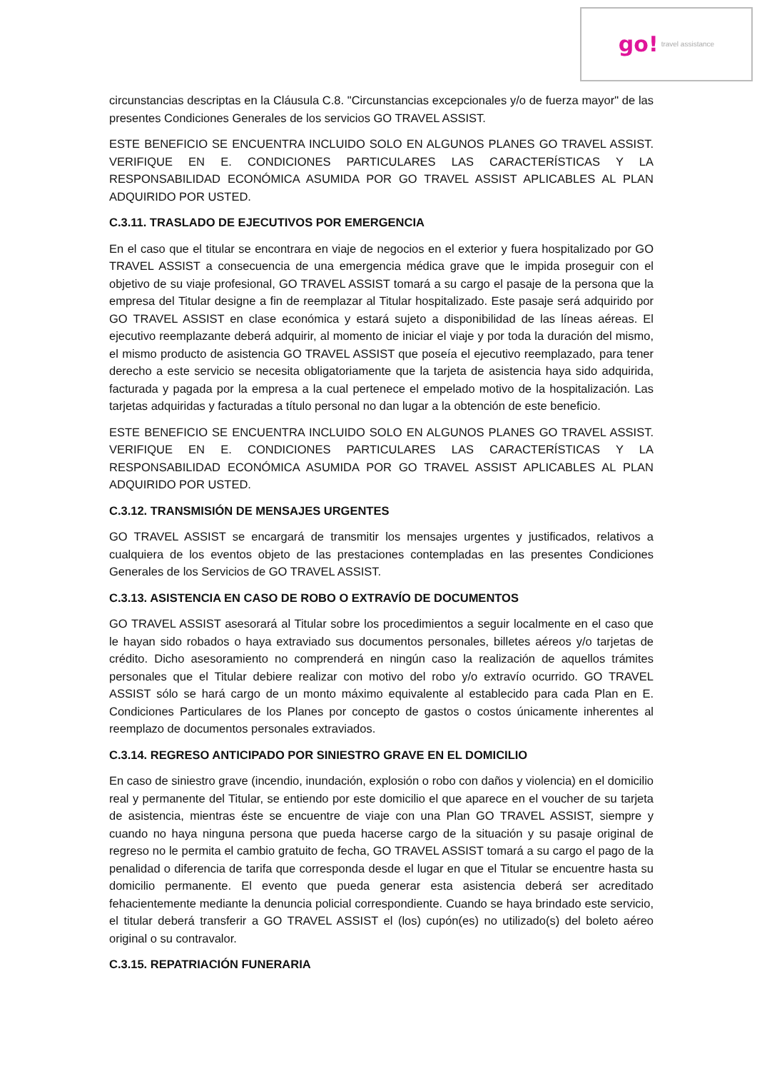go! travel assistance
circunstancias descriptas en la Cláusula C.8. "Circunstancias excepcionales y/o de fuerza mayor" de las presentes Condiciones Generales de los servicios GO TRAVEL ASSIST.
ESTE BENEFICIO SE ENCUENTRA INCLUIDO SOLO EN ALGUNOS PLANES GO TRAVEL ASSIST. VERIFIQUE EN E. CONDICIONES PARTICULARES LAS CARACTERÍSTICAS Y LA RESPONSABILIDAD ECONÓMICA ASUMIDA POR GO TRAVEL ASSIST APLICABLES AL PLAN ADQUIRIDO POR USTED.
C.3.11. TRASLADO DE EJECUTIVOS POR EMERGENCIA
En el caso que el titular se encontrara en viaje de negocios en el exterior y fuera hospitalizado por GO TRAVEL ASSIST a consecuencia de una emergencia médica grave que le impida proseguir con el objetivo de su viaje profesional, GO TRAVEL ASSIST tomará a su cargo el pasaje de la persona que la empresa del Titular designe a fin de reemplazar al Titular hospitalizado. Este pasaje será adquirido por GO TRAVEL ASSIST en clase económica y estará sujeto a disponibilidad de las líneas aéreas. El ejecutivo reemplazante deberá adquirir, al momento de iniciar el viaje y por toda la duración del mismo, el mismo producto de asistencia GO TRAVEL ASSIST que poseía el ejecutivo reemplazado, para tener derecho a este servicio se necesita obligatoriamente que la tarjeta de asistencia haya sido adquirida, facturada y pagada por la empresa a la cual pertenece el empelado motivo de la hospitalización. Las tarjetas adquiridas y facturadas a título personal no dan lugar a la obtención de este beneficio.
ESTE BENEFICIO SE ENCUENTRA INCLUIDO SOLO EN ALGUNOS PLANES GO TRAVEL ASSIST. VERIFIQUE EN E. CONDICIONES PARTICULARES LAS CARACTERÍSTICAS Y LA RESPONSABILIDAD ECONÓMICA ASUMIDA POR GO TRAVEL ASSIST APLICABLES AL PLAN ADQUIRIDO POR USTED.
C.3.12. TRANSMISIÓN DE MENSAJES URGENTES
GO TRAVEL ASSIST se encargará de transmitir los mensajes urgentes y justificados, relativos a cualquiera de los eventos objeto de las prestaciones contempladas en las presentes Condiciones Generales de los Servicios de GO TRAVEL ASSIST.
C.3.13. ASISTENCIA EN CASO DE ROBO O EXTRAVÍO DE DOCUMENTOS
GO TRAVEL ASSIST asesorará al Titular sobre los procedimientos a seguir localmente en el caso que le hayan sido robados o haya extraviado sus documentos personales, billetes aéreos y/o tarjetas de crédito. Dicho asesoramiento no comprenderá en ningún caso la realización de aquellos trámites personales que el Titular debiere realizar con motivo del robo y/o extravío ocurrido. GO TRAVEL ASSIST sólo se hará cargo de un monto máximo equivalente al establecido para cada Plan en E. Condiciones Particulares de los Planes por concepto de gastos o costos únicamente inherentes al reemplazo de documentos personales extraviados.
C.3.14. REGRESO ANTICIPADO POR SINIESTRO GRAVE EN EL DOMICILIO
En caso de siniestro grave (incendio, inundación, explosión o robo con daños y violencia) en el domicilio real y permanente del Titular, se entiendo por este domicilio el que aparece en el voucher de su tarjeta de asistencia, mientras éste se encuentre de viaje con una Plan GO TRAVEL ASSIST, siempre y cuando no haya ninguna persona que pueda hacerse cargo de la situación y su pasaje original de regreso no le permita el cambio gratuito de fecha, GO TRAVEL ASSIST tomará a su cargo el pago de la penalidad o diferencia de tarifa que corresponda desde el lugar en que el Titular se encuentre hasta su domicilio permanente. El evento que pueda generar esta asistencia deberá ser acreditado fehacientemente mediante la denuncia policial correspondiente. Cuando se haya brindado este servicio, el titular deberá transferir a GO TRAVEL ASSIST el (los) cupón(es) no utilizado(s) del boleto aéreo original o su contravalor.
C.3.15. REPATRIACIÓN FUNERARIA